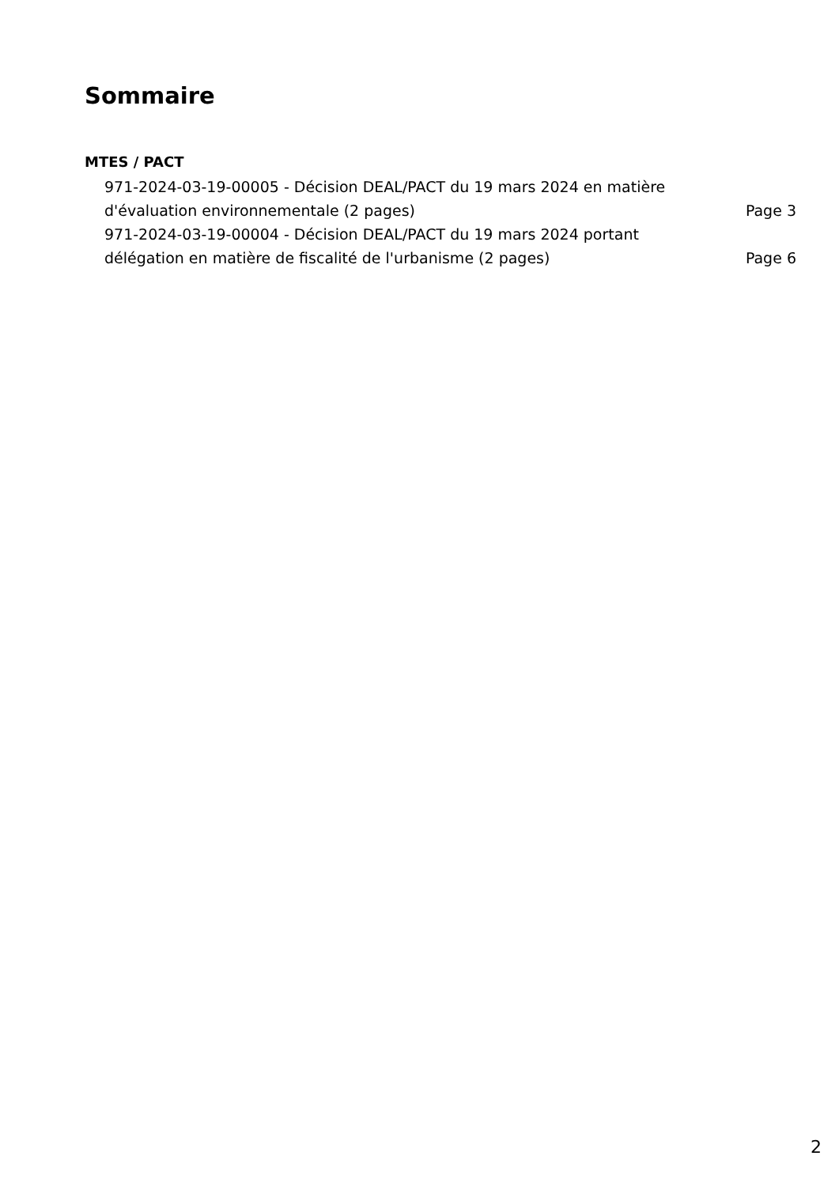Sommaire
MTES / PACT
971-2024-03-19-00005 - Décision DEAL/PACT du 19 mars 2024 en matière d'évaluation environnementale (2 pages)
Page 3
971-2024-03-19-00004 - Décision DEAL/PACT du 19 mars 2024 portant délégation en matière de fiscalité de l'urbanisme (2 pages)
Page 6
2